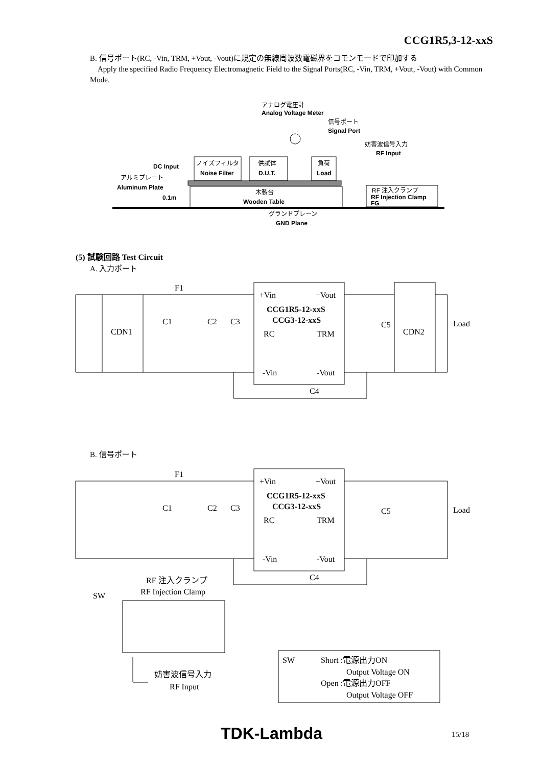CCG1R5,3-12-xxS
B. 信号ポート(RC, -Vin, TRM, +Vout, -Vout)に規定の無線周波数電磁界をコモンモードで印加する
Apply the specified Radio Frequency Electromagnetic Field to the Signal Ports(RC, -Vin, TRM, +Vout, -Vout) with Common Mode.
アナログ電圧計
Analog Voltage Meter
信号ポート
Signal Port
妨害波信号入力
RF Input
DC Input
ノイズフィルタ
Noise Filter
供試体
D.U.T.
負荷
Load
アルミプレート
Aluminum Plate
0.1m
木製台
Wooden Table
RF 注入クランプ
RF Injection Clamp
FG
グランドプレーン
GND Plane
(5) 試験回路 Test Circuit
A. 入力ポート
CDN1
F1
C1
C2
C3
+Vin
+Vout
CCG1R5-12-xxS
CCG3-12-xxS
RC
TRM
-Vin
-Vout
C5
CDN2
Load
C4
B. 信号ポート
F1
C1
C2
C3
+Vin
+Vout
CCG1R5-12-xxS
CCG3-12-xxS
RC
TRM
-Vin
-Vout
C5
Load
C4
RF 注入クランプ
RF Injection Clamp
SW
妨害波信号入力
RF Input
SW
Short :電源出力ON
Output Voltage ON
Open :電源出力OFF
Output Voltage OFF
TDK-Lambda 15/18